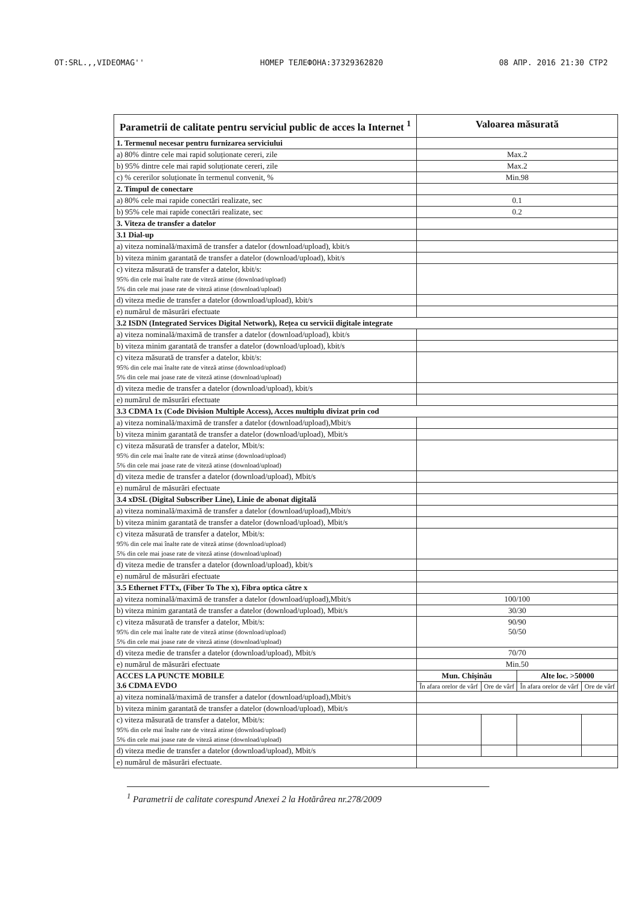OT:SRL.,,VIDEOMAG'' НОМЕР ТЕЛЕФОНА:37329362820 08 АПР. 2016 21:30 СТР2
| Parametrii de calitate pentru serviciul public de acces la Internet <sup>1</sup> | Valoarea măsurată | | | |
| --- | --- | --- | --- | --- |
| 1. Termenul necesar pentru furnizarea serviciului | | | | |
| a) 80% dintre cele mai rapid soluționate cereri, zile | Max.2 | | | |
| b) 95% dintre cele mai rapid soluționate cereri, zile | Max.2 | | | |
| c) % cererilor soluționate în termenul convenit, % | Min.98 | | | |
| 2. Timpul de conectare | | | | |
| a) 80% cele mai rapide conectări realizate, sec | 0.1 | | | |
| b) 95% cele mai rapide conectări realizate, sec | 0.2 | | | |
| 3. Viteza de transfer a datelor | | | | |
| 3.1 Dial-up | | | | |
| a) viteza nominală/maximă de transfer a datelor (download/upload), kbit/s | | | | |
| b) viteza minim garantată de transfer a datelor (download/upload), kbit/s | | | | |
| c) viteza măsurată de transfer a datelor, kbit/s: 95% din cele mai înalte rate de viteză atinse (download/upload) 5% din cele mai joase rate de viteză atinse (download/upload) | | | | |
| d) viteza medie de transfer a datelor (download/upload), kbit/s | | | | |
| e) numărul de măsurări efectuate | | | | |
| 3.2 ISDN (Integrated Services Digital Network), Rețea cu servicii digitale integrate | | | | |
| a) viteza nominală/maximă de transfer a datelor (download/upload), kbit/s | | | | |
| b) viteza minim garantată de transfer a datelor (download/upload), kbit/s | | | | |
| c) viteza măsurată de transfer a datelor, kbit/s: 95% din cele mai înalte rate de viteză atinse (download/upload) 5% din cele mai joase rate de viteză atinse (download/upload) | | | | |
| d) viteza medie de transfer a datelor (download/upload), kbit/s | | | | |
| e) numărul de măsurări efectuate | | | | |
| 3.3 CDMA 1x (Code Division Multiple Access), Acces multiplu divizat prin cod | | | | |
| a) viteza nominală/maximă de transfer a datelor (download/upload),Mbit/s | | | | |
| b) viteza minim garantată de transfer a datelor (download/upload), Mbit/s | | | | |
| c) viteza măsurată de transfer a datelor, Mbit/s: 95% din cele mai înalte rate de viteză atinse (download/upload) 5% din cele mai joase rate de viteză atinse (download/upload) | | | | |
| d) viteza medie de transfer a datelor (download/upload), Mbit/s | | | | |
| e) numărul de măsurări efectuate | | | | |
| 3.4 xDSL (Digital Subscriber Line), Linie de abonat digitală | | | | |
| a) viteza nominală/maximă de transfer a datelor (download/upload),Mbit/s | | | | |
| b) viteza minim garantată de transfer a datelor (download/upload), Mbit/s | | | | |
| c) viteza măsurată de transfer a datelor, Mbit/s: 95% din cele mai înalte rate de viteză atinse (download/upload) 5% din cele mai joase rate de viteză atinse (download/upload) | | | | |
| d) viteza medie de transfer a datelor (download/upload), kbit/s | | | | |
| e) numărul de măsurări efectuate | | | | |
| 3.5 Ethernet FTTx, (Fiber To The x), Fibra optica către x | | | | |
| a) viteza nominală/maximă de transfer a datelor (download/upload),Mbit/s | 100/100 | | | |
| b) viteza minim garantată de transfer a datelor (download/upload), Mbit/s | 30/30 | | | |
| c) viteza măsurată de transfer a datelor, Mbit/s: 95% din cele mai înalte rate de viteză atinse (download/upload) 5% din cele mai joase rate de viteză atinse (download/upload) | 90/90 50/50 | | | |
| d) viteza medie de transfer a datelor (download/upload), Mbit/s | 70/70 | | | |
| e) numărul de măsurări efectuate | Min.50 | | | |
| ACCES LA PUNCTE MOBILE 3.6 CDMA EVDO | Mun. Chișinău | | Alte loc. >50000 | |
| | În afara orelor de vârf | Ore de vârf | În afara orelor de vârf | Ore de vârf |
| a) viteza nominală/maximă de transfer a datelor (download/upload),Mbit/s | | | | |
| b) viteza minim garantată de transfer a datelor (download/upload), Mbit/s | | | | |
| c) viteza măsurată de transfer a datelor, Mbit/s: 95% din cele mai înalte rate de viteză atinse (download/upload) 5% din cele mai joase rate de viteză atinse (download/upload) | | | | |
| d) viteza medie de transfer a datelor (download/upload), Mbit/s | | | | |
| e) numărul de măsurări efectuate. | | | | |
<sup>1</sup> Parametrii de calitate corespund Anexei 2 la Hotărârea nr.278/2009